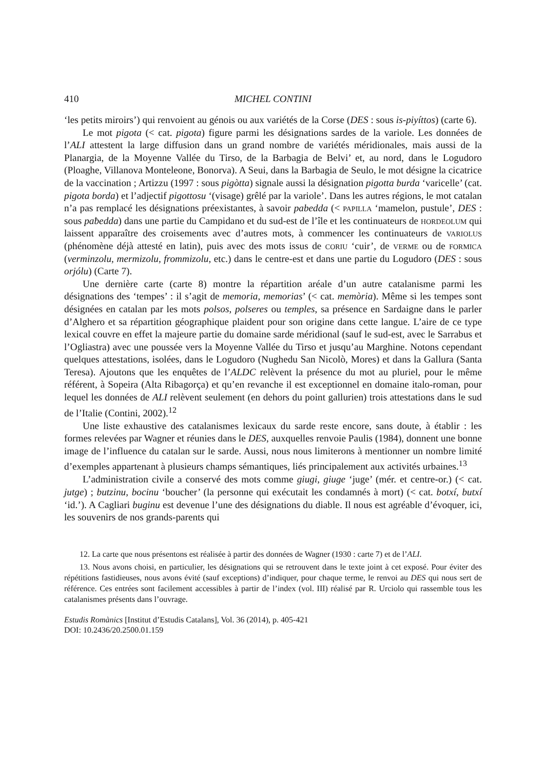410 MICHEL CONTINI
‘les petits miroirs’) qui renvoient au génois ou aux variétés de la Corse (DES : sous is-piyíttos) (carte 6).
Le mot pigota (< cat. pigota) figure parmi les désignations sardes de la variole. Les données de l’ALI attestent la large diffusion dans un grand nombre de variétés méridionales, mais aussi de la Planargia, de la Moyenne Vallée du Tirso, de la Barbagia de Belvi’ et, au nord, dans le Logudoro (Ploaghe, Villanova Monteleone, Bonorva). A Seui, dans la Barbagia de Seulo, le mot désigne la cicatrice de la vaccination ; Artizzu (1997 : sous pigòtta) signale aussi la désignation pigotta burda ‘varicelle’ (cat. pigota borda) et l’adjectif pigottosu ‘(visage) grêlé par la variole’. Dans les autres régions, le mot catalan n’a pas remplacé les désignations préexistantes, à savoir pabedda (< papilla ‘mamelon, pustule’, DES : sous paƀedda) dans une partie du Campidano et du sud-est de l’île et les continuateurs de hordeolum qui laissent apparaître des croisements avec d’autres mots, à commencer les continuateurs de variolus (phénomène déjà attesté en latin), puis avec des mots issus de coriu ‘cuir’, de verme ou de formica (verminzolu, mermizolu, frommizolu, etc.) dans le centre-est et dans une partie du Logudoro (DES : sous orjólu) (Carte 7).
Une dernière carte (carte 8) montre la répartition aréale d’un autre catalanisme parmi les désignations des ‘tempes’ : il s’agit de memoria, memorias’ (< cat. memòria). Même si les tempes sont désignées en catalan par les mots polsos, polseres ou temples, sa présence en Sardaigne dans le parler d’Alghero et sa répartition géographique plaident pour son origine dans cette langue. L’aire de ce type lexical couvre en effet la majeure partie du domaine sarde méridional (sauf le sud-est, avec le Sarrabus et l’Ogliastra) avec une poussée vers la Moyenne Vallée du Tirso et jusqu’au Marghine. Notons cependant quelques attestations, isolées, dans le Logudoro (Nughedu San Nicolò, Mores) et dans la Gallura (Santa Teresa). Ajoutons que les enquêtes de l’ALDC relèvent la présence du mot au pluriel, pour le même référent, à Sopeira (Alta Ribagorça) et qu’en revanche il est exceptionnel en domaine italo-roman, pour lequel les données de ALI relèvent seulement (en dehors du point gallurien) trois attestations dans le sud de l’Italie (Contini, 2002).<sup>12</sup>
Une liste exhaustive des catalanismes lexicaux du sarde reste encore, sans doute, à établir : les formes relevées par Wagner et réunies dans le DES, auxquelles renvoie Paulis (1984), donnent une bonne image de l’influence du catalan sur le sarde. Aussi, nous nous limiterons à mentionner un nombre limité d’exemples appartenant à plusieurs champs sémantiques, liés principalement aux activités urbaines.<sup>13</sup>
L’administration civile a conservé des mots comme giugi, giuge ‘juge’ (mér. et centre-or.) (< cat. jutge) ; butzinu, bocinu ‘boucher’ (la personne qui exécutait les condamnés à mort) (< cat. botxí, butxí ‘id.’). A Cagliari buginu est devenue l’une des désignations du diable. Il nous est agréable d’évoquer, ici, les souvenirs de nos grands-parents qui
12. La carte que nous présentons est réalisée à partir des données de Wagner (1930 : carte 7) et de l’ALI.
13. Nous avons choisi, en particulier, les désignations qui se retrouvent dans le texte joint à cet exposé. Pour éviter des répétitions fastidieuses, nous avons évité (sauf exceptions) d’indiquer, pour chaque terme, le renvoi au DES qui nous sert de référence. Ces entrées sont facilement accessibles à partir de l’index (vol. III) réalisé par R. Urciolo qui rassemble tous les catalanismes présents dans l’ouvrage.
Estudis Romànics [Institut d’Estudis Catalans], Vol. 36 (2014), p. 405-421
DOI: 10.2436/20.2500.01.159